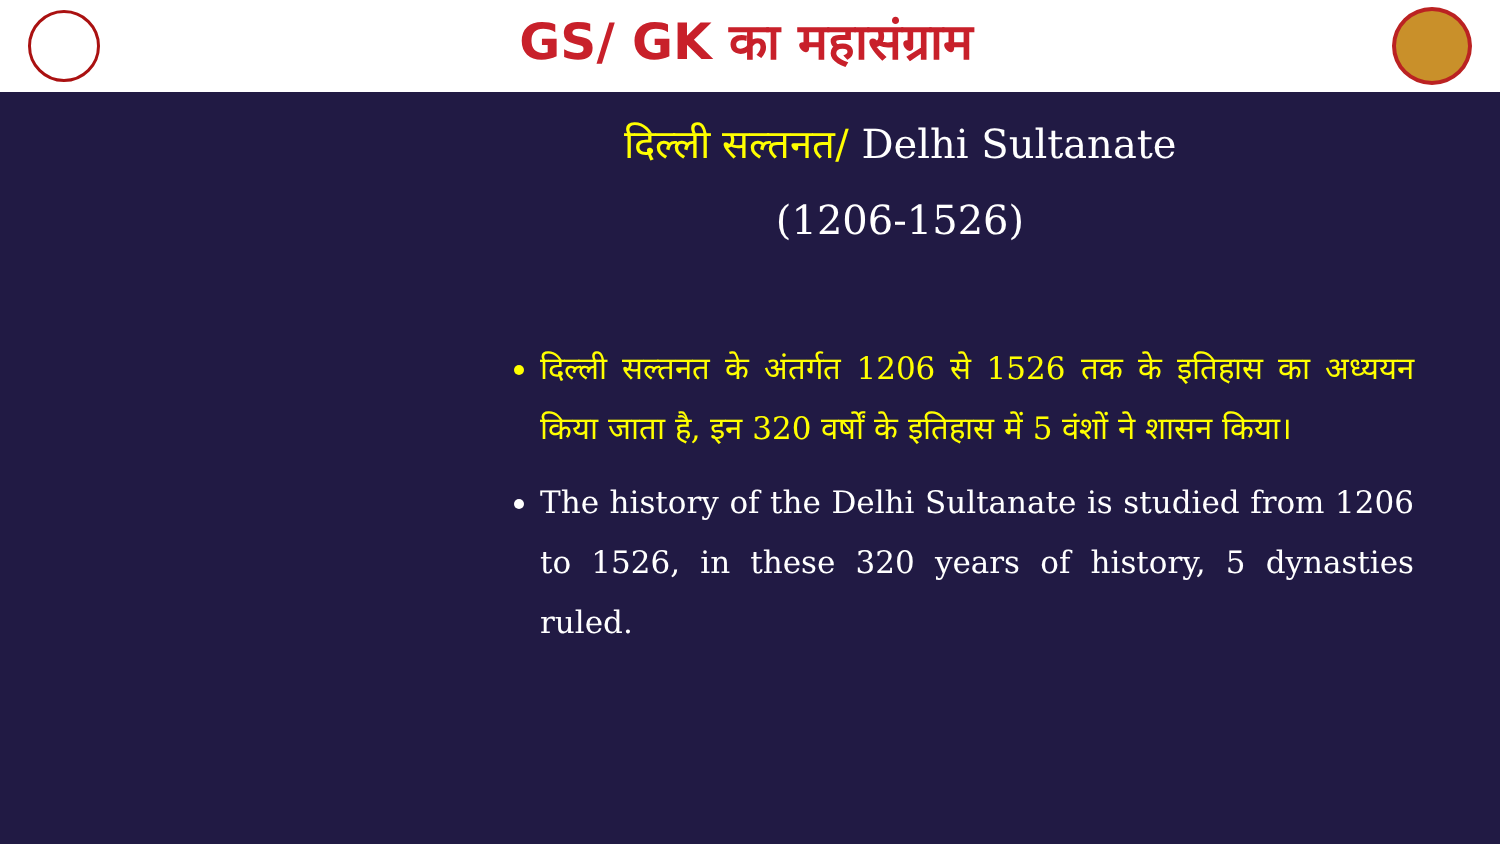GS/ GK का महासंग्राम
दिल्ली सल्तनत/ Delhi Sultanate
(1206-1526)
दिल्ली सल्तनत के अंतर्गत 1206 से 1526 तक के इतिहास का अध्ययन किया जाता है, इन 320 वर्षों के इतिहास में 5 वंशों ने शासन किया।
The history of the Delhi Sultanate is studied from 1206 to 1526, in these 320 years of history, 5 dynasties ruled.